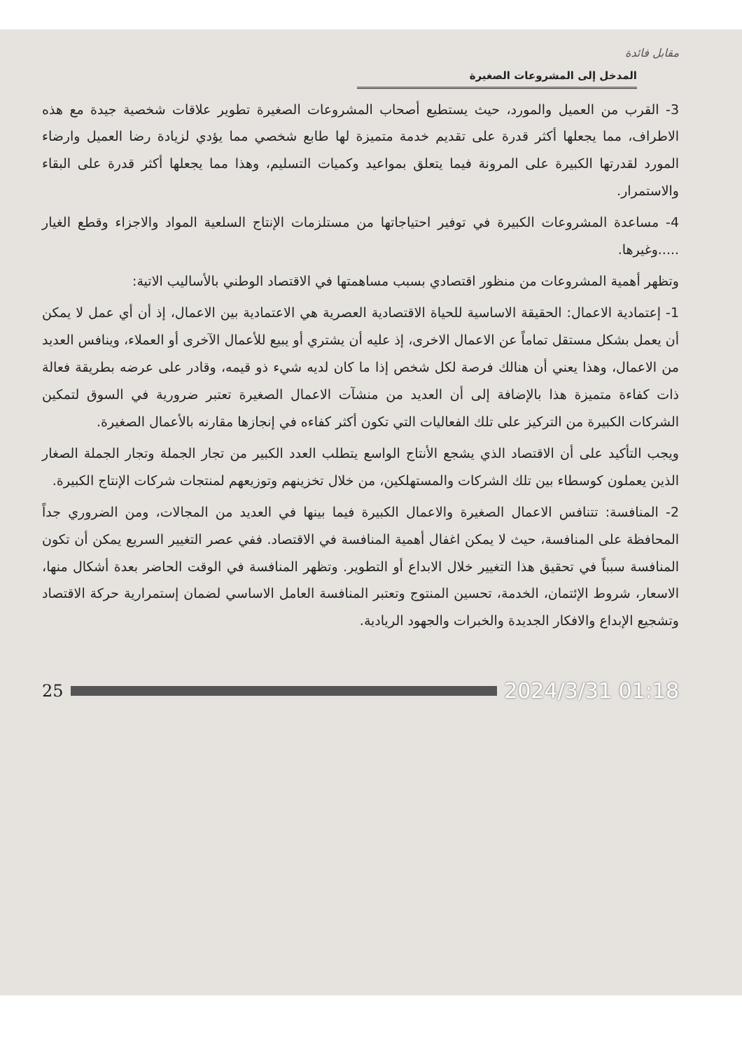مقابل فائدة
المدخل إلى المشروعات الصغيرة
3- القرب من العميل والمورد، حيث يستطيع أصحاب المشروعات الصغيرة تطوير علاقات شخصية جيدة مع هذه الاطراف، مما يجعلها أكثر قدرة على تقديم خدمة متميزة لها طابع شخصي مما يؤدي لزيادة رضا العميل وارضاء المورد لقدرتها الكبيرة على المرونة فيما يتعلق بمواعيد وكميات التسليم، وهذا مما يجعلها أكثر قدرة على البقاء والاستمرار.
4- مساعدة المشروعات الكبيرة في توفير احتياجاتها من مستلزمات الإنتاج السلعية المواد والاجزاء وقطع الغيار .....وغيرها.
وتظهر أهمية المشروعات من منظور اقتصادي بسبب مساهمتها في الاقتصاد الوطني بالأساليب الاتية:
1- إعتمادية الاعمال: الحقيقة الاساسية للحياة الاقتصادية العصرية هي الاعتمادية بين الاعمال، إذ أن أي عمل لا يمكن أن يعمل بشكل مستقل تماماً عن الاعمال الاخرى، إذ عليه أن يشتري أو يبيع للأعمال الآخرى أو العملاء، وينافس العديد من الاعمال، وهذا يعني أن هنالك فرصة لكل شخص إذا ما كان لديه شيء ذو قيمه، وقادر على عرضه بطريقة فعالة ذات كفاءة متميزة هذا بالإضافة إلى أن العديد من منشآت الاعمال الصغيرة تعتبر ضرورية في السوق لتمكين الشركات الكبيرة من التركيز على تلك الفعاليات التي تكون أكثر كفاءه في إنجازها مقارنه بالأعمال الصغيرة.
ويجب التأكيد على أن الاقتصاد الذي يشجع الأنتاج الواسع يتطلب العدد الكبير من تجار الجملة وتجار الجملة الصغار الذين يعملون كوسطاء بين تلك الشركات والمستهلكين، من خلال تخزينهم وتوزيعهم لمنتجات شركات الإنتاج الكبيرة.
2- المنافسة: تتنافس الاعمال الصغيرة والاعمال الكبيرة فيما بينها في العديد من المجالات، ومن الضروري جداً المحافظة على المنافسة، حيث لا يمكن اغفال أهمية المنافسة في الاقتصاد. ففي عصر التغيير السريع يمكن أن تكون المنافسة سبباً في تحقيق هذا التغيير خلال الابداع أو التطوير. وتظهر المنافسة في الوقت الحاضر بعدة أشكال منها، الاسعار، شروط الإئتمان، الخدمة، تحسين المنتوج وتعتبر المنافسة العامل الاساسي لضمان إستمرارية حركة الاقتصاد وتشجيع الإبداع والافكار الجديدة والخبرات والجهود الريادية.
25 2024/3/31 01:18